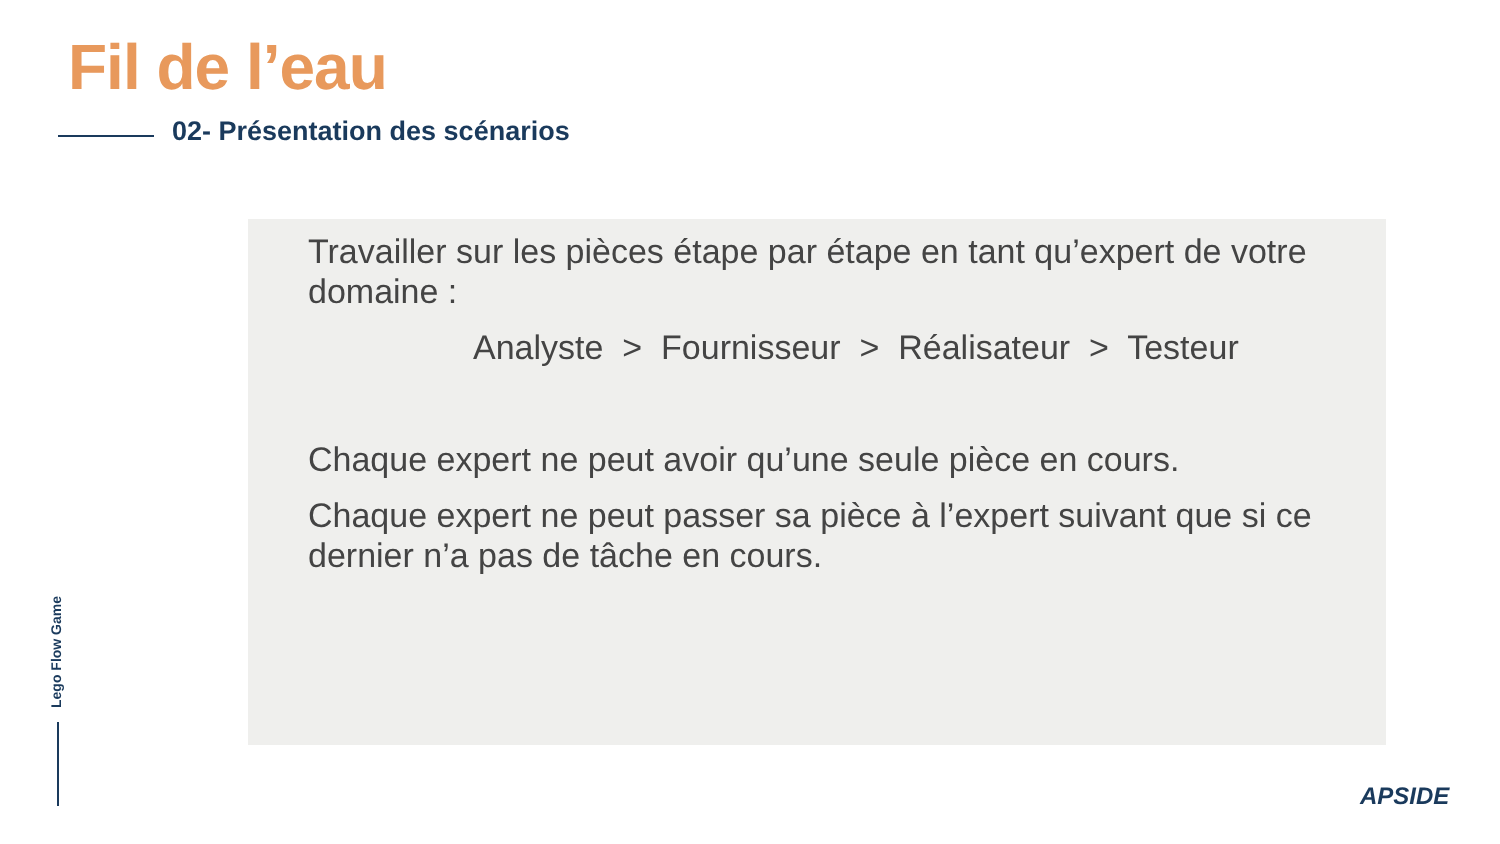Fil de l’eau
02- Présentation des scénarios
Travailler sur les pièces étape par étape en tant qu’expert de votre domaine :
Analyste > Fournisseur > Réalisateur > Testeur
Chaque expert ne peut avoir qu’une seule pièce en cours.
Chaque expert ne peut passer sa pièce à l’expert suivant que si ce dernier n’a pas de tâche en cours.
Lego Flow Game
APSIDE